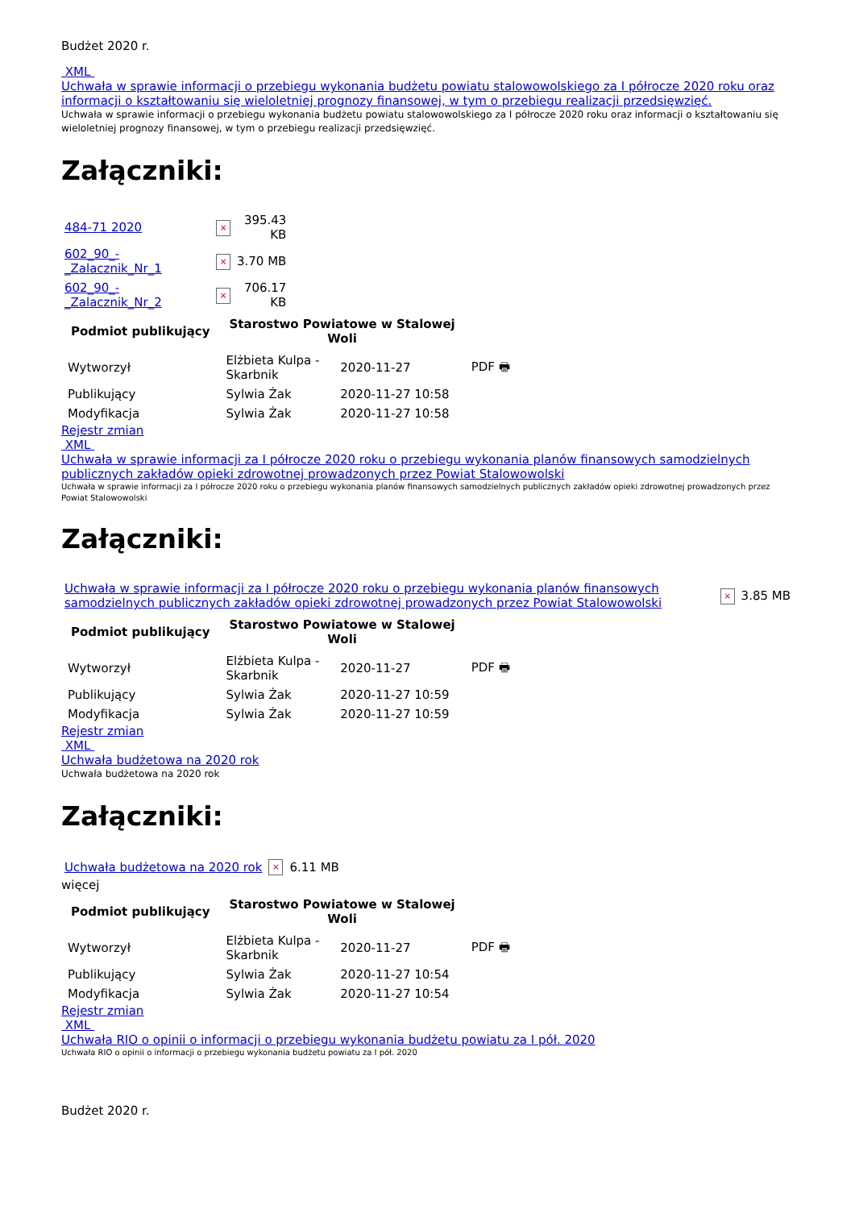Budżet 2020 r.
XML
Uchwała w sprawie informacji o przebiegu wykonania budżetu powiatu stalowowolskiego za I półrocze 2020 roku oraz informacji o kształtowaniu się wieloletniej prognozy finansowej, w tym o przebiegu realizacji przedsięwzięć.
Uchwała w sprawie informacji o przebiegu wykonania budżetu powiatu stalowowolskiego za I półrocze 2020 roku oraz informacji o kształtowaniu się wieloletniej prognozy finansowej, w tym o przebiegu realizacji przedsięwzięć.
Załączniki:
| 484-71 2020 | × | 395.43 KB |
| 602_90_-_Zalacznik_Nr_1 | × | 3.70 MB |
| 602_90_-_Zalacznik_Nr_2 | × | 706.17 KB |
| Podmiot publikujący | Starostwo Powiatowe w Stalowej Woli | | |
| --- | --- | --- | --- |
| Wytworzył | Elżbieta Kulpa - Skarbnik | 2020-11-27 | PDF 🖶 |
| Publikujący | Sylwia Żak | 2020-11-27 10:58 | |
| Modyfikacja | Sylwia Żak | 2020-11-27 10:58 | |
Rejestr zmian
XML
Uchwała w sprawie informacji za I półrocze 2020 roku o przebiegu wykonania planów finansowych samodzielnych publicznych zakładów opieki zdrowotnej prowadzonych przez Powiat Stalowowolski
Uchwała w sprawie informacji za I półrocze 2020 roku o przebiegu wykonania planów finansowych samodzielnych publicznych zakładów opieki zdrowotnej prowadzonych przez Powiat Stalowowolski
Załączniki:
| Uchwała w sprawie informacji za I półrocze 2020 roku o przebiegu wykonania planów finansowych samodzielnych publicznych zakładów opieki zdrowotnej prowadzonych przez Powiat Stalowowolski | × | 3.85 MB |
| Podmiot publikujący | Starostwo Powiatowe w Stalowej Woli | | |
| --- | --- | --- | --- |
| Wytworzył | Elżbieta Kulpa - Skarbnik | 2020-11-27 | PDF 🖶 |
| Publikujący | Sylwia Żak | 2020-11-27 10:59 | |
| Modyfikacja | Sylwia Żak | 2020-11-27 10:59 | |
Rejestr zmian
XML
Uchwała budżetowa na 2020 rok
Uchwała budżetowa na 2020 rok
Załączniki:
| Uchwała budżetowa na 2020 rok | × | 6.11 MB |
więcej
| Podmiot publikujący | Starostwo Powiatowe w Stalowej Woli | | |
| --- | --- | --- | --- |
| Wytworzył | Elżbieta Kulpa - Skarbnik | 2020-11-27 | PDF 🖶 |
| Publikujący | Sylwia Żak | 2020-11-27 10:54 | |
| Modyfikacja | Sylwia Żak | 2020-11-27 10:54 | |
Rejestr zmian
XML
Uchwała RIO o opinii o informacji o przebiegu wykonania budżetu powiatu za I pół. 2020
Uchwała RIO o opinii o informacji o przebiegu wykonania budżetu powiatu za I pół. 2020
Budżet 2020 r.